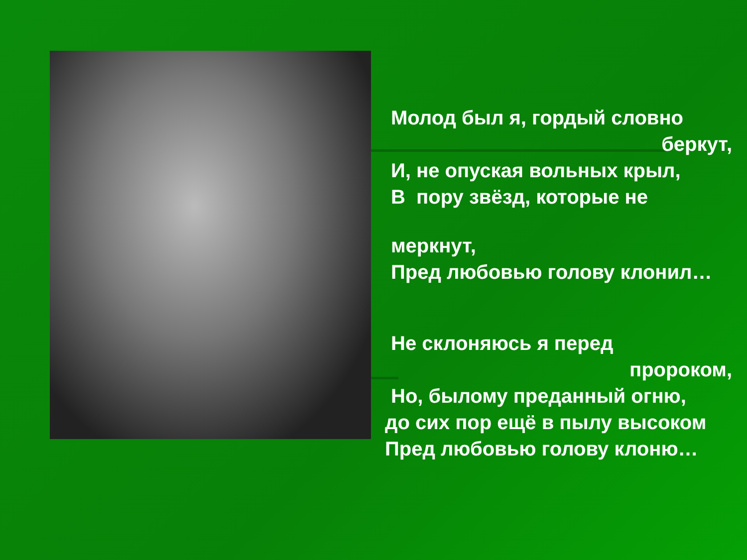Молод был я, гордый словно
беркут,
И, не опуская вольных крыл,
В пору звёзд, которые не
меркнут,
Пред любовью голову клонил…
Не склоняюсь я перед
пророком,
Но, былому преданный огню,
до сих пор ещё в пылу высоком
Пред любовью голову клоню…